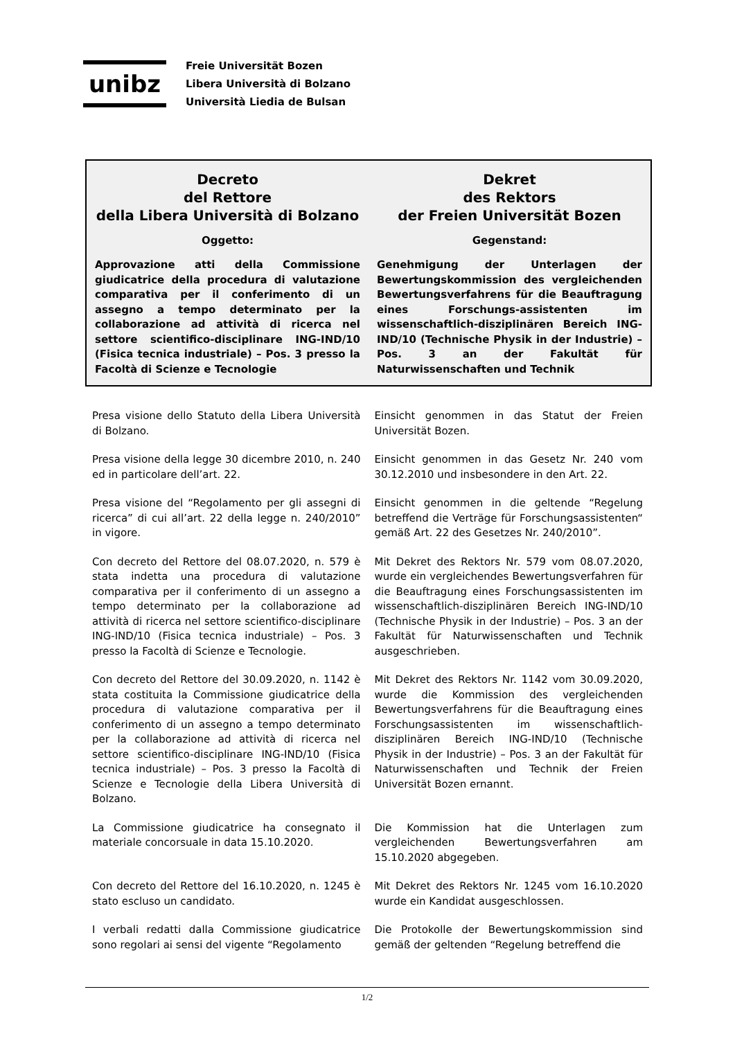unibz
Freie Universität Bozen
Libera Università di Bolzano
Università Liedia de Bulsan
Decreto
del Rettore
della Libera Università di Bolzano
Oggetto:
Approvazione atti della Commissione giudicatrice della procedura di valutazione comparativa per il conferimento di un assegno a tempo determinato per la collaborazione ad attività di ricerca nel settore scientifico-disciplinare ING-IND/10 (Fisica tecnica industriale) – Pos. 3 presso la Facoltà di Scienze e Tecnologie
Dekret
des Rektors
der Freien Universität Bozen
Gegenstand:
Genehmigung der Unterlagen der Bewertungskommission des vergleichenden Bewertungsverfahrens für die Beauftragung eines Forschungs-assistenten im wissenschaftlich-disziplinären Bereich ING-IND/10 (Technische Physik in der Industrie) – Pos. 3 an der Fakultät für Naturwissenschaften und Technik
Presa visione dello Statuto della Libera Università di Bolzano.
Einsicht genommen in das Statut der Freien Universität Bozen.
Presa visione della legge 30 dicembre 2010, n. 240 ed in particolare dell’art. 22.
Einsicht genommen in das Gesetz Nr. 240 vom 30.12.2010 und insbesondere in den Art. 22.
Presa visione del “Regolamento per gli assegni di ricerca” di cui all’art. 22 della legge n. 240/2010” in vigore.
Einsicht genommen in die geltende “Regelung betreffend die Verträge für Forschungsassistenten“ gemäß Art. 22 des Gesetzes Nr. 240/2010”.
Con decreto del Rettore del 08.07.2020, n. 579 è stata indetta una procedura di valutazione comparativa per il conferimento di un assegno a tempo determinato per la collaborazione ad attività di ricerca nel settore scientifico-disciplinare ING-IND/10 (Fisica tecnica industriale) – Pos. 3 presso la Facoltà di Scienze e Tecnologie.
Mit Dekret des Rektors Nr. 579 vom 08.07.2020, wurde ein vergleichendes Bewertungsverfahren für die Beauftragung eines Forschungsassistenten im wissenschaftlich-disziplinären Bereich ING-IND/10 (Technische Physik in der Industrie) – Pos. 3 an der Fakultät für Naturwissenschaften und Technik ausgeschrieben.
Con decreto del Rettore del 30.09.2020, n. 1142 è stata costituita la Commissione giudicatrice della procedura di valutazione comparativa per il conferimento di un assegno a tempo determinato per la collaborazione ad attività di ricerca nel settore scientifico-disciplinare ING-IND/10 (Fisica tecnica industriale) – Pos. 3 presso la Facoltà di Scienze e Tecnologie della Libera Università di Bolzano.
Mit Dekret des Rektors Nr. 1142 vom 30.09.2020, wurde die Kommission des vergleichenden Bewertungsverfahrens für die Beauftragung eines Forschungsassistenten im wissenschaftlich-disziplinären Bereich ING-IND/10 (Technische Physik in der Industrie) – Pos. 3 an der Fakultät für Naturwissenschaften und Technik der Freien Universität Bozen ernannt.
La Commissione giudicatrice ha consegnato il materiale concorsuale in data 15.10.2020.
Die Kommission hat die Unterlagen zum vergleichenden Bewertungsverfahren am 15.10.2020 abgegeben.
Con decreto del Rettore del 16.10.2020, n. 1245 è stato escluso un candidato.
Mit Dekret des Rektors Nr. 1245 vom 16.10.2020 wurde ein Kandidat ausgeschlossen.
I verbali redatti dalla Commissione giudicatrice sono regolari ai sensi del vigente “Regolamento
Die Protokolle der Bewertungskommission sind gemäß der geltenden “Regelung betreffend die
1/2